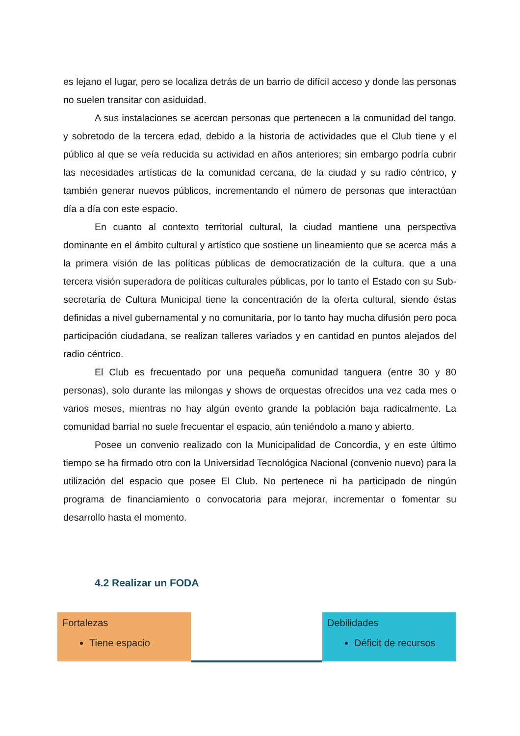es lejano el lugar, pero se localiza detrás de un barrio de difícil acceso y donde las personas no suelen transitar con asiduidad.
A sus instalaciones se acercan personas que pertenecen a la comunidad del tango, y sobretodo de la tercera edad, debido a la historia de actividades que el Club tiene y el público al que se veía reducida su actividad en años anteriores; sin embargo podría cubrir las necesidades artísticas de la comunidad cercana, de la ciudad y su radio céntrico, y también generar nuevos públicos, incrementando el número de personas que interactúan día a día con este espacio.
En cuanto al contexto territorial cultural, la ciudad mantiene una perspectiva dominante en el ámbito cultural y artístico que sostiene un lineamiento que se acerca más a la primera visión de las políticas públicas de democratización de la cultura, que a una tercera visión superadora de políticas culturales públicas, por lo tanto el Estado con su Sub-secretaría de Cultura Municipal tiene la concentración de la oferta cultural, siendo éstas definidas a nivel gubernamental y no comunitaria, por lo tanto hay mucha difusión pero poca participación ciudadana, se realizan talleres variados y en cantidad en puntos alejados del radio céntrico.
El Club es frecuentado por una pequeña comunidad tanguera (entre 30 y 80 personas), solo durante las milongas y shows de orquestas ofrecidos una vez cada mes o varios meses, mientras no hay algún evento grande la población baja radicalmente. La comunidad barrial no suele frecuentar el espacio, aún teniéndolo a mano y abierto.
Posee un convenio realizado con la Municipalidad de Concordia, y en este último tiempo se ha firmado otro con la Universidad Tecnológica Nacional (convenio nuevo) para la utilización del espacio que posee El Club. No pertenece ni ha participado de ningún programa de financiamiento o convocatoria para mejorar, incrementar o fomentar su desarrollo hasta el momento.
4.2 Realizar un FODA
| Fortalezas Tiene espacio | | Debilidades Déficit de recursos |